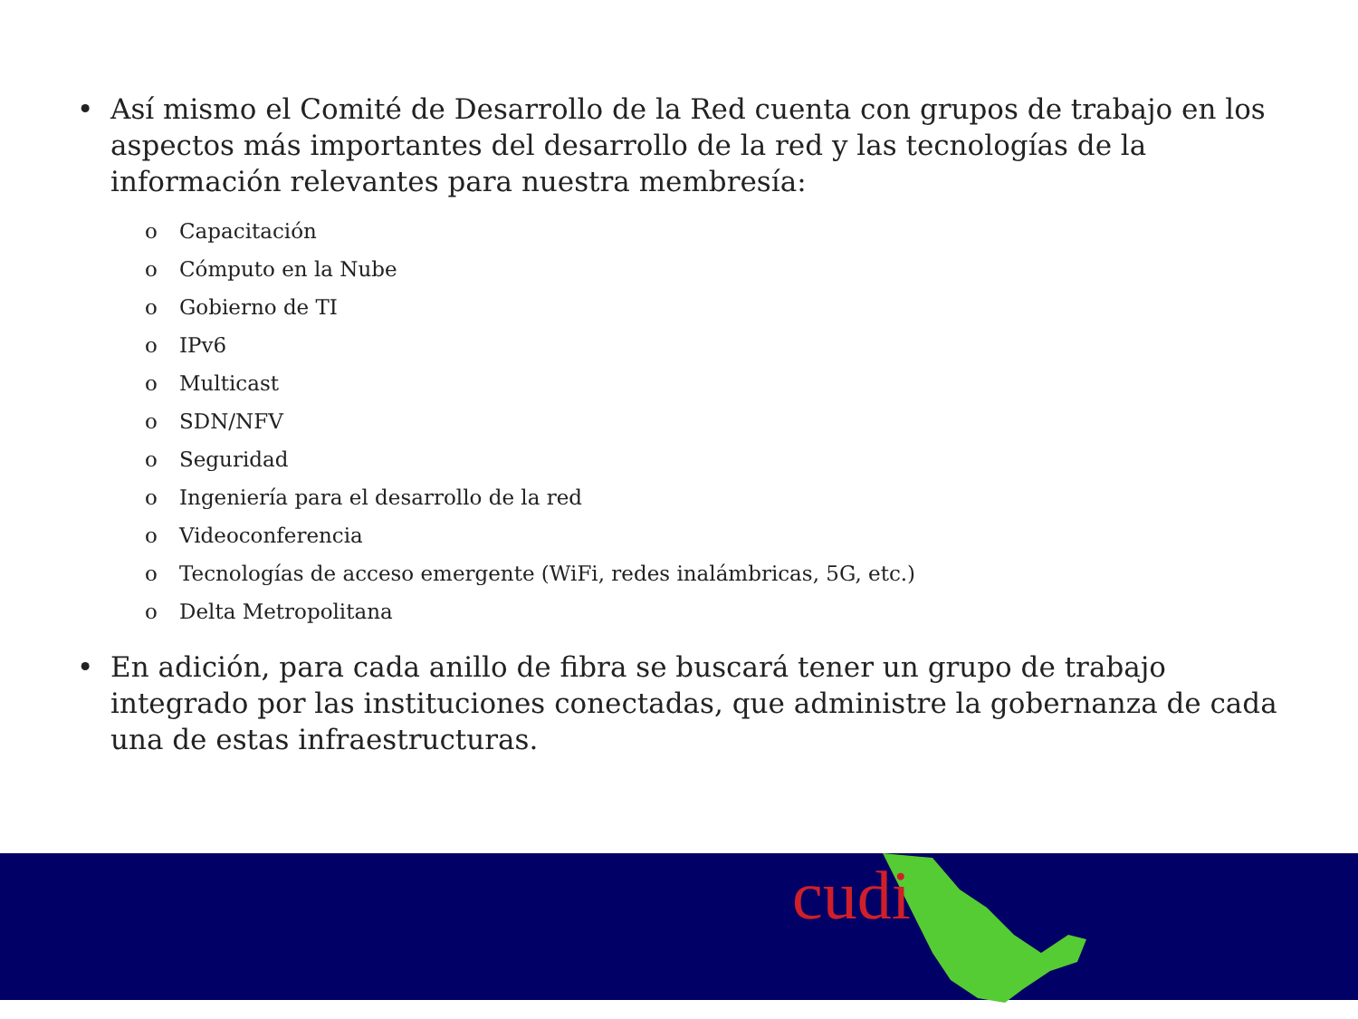• Así mismo el Comité de Desarrollo de la Red cuenta con grupos de trabajo en los aspectos más importantes del desarrollo de la red y las tecnologías de la información relevantes para nuestra membresía:
o Capacitación
o Cómputo en la Nube
o Gobierno de TI
o IPv6
o Multicast
o SDN/NFV
o Seguridad
o Ingeniería para el desarrollo de la red
o Videoconferencia
o Tecnologías de acceso emergente (WiFi, redes inalámbricas, 5G, etc.)
o Delta Metropolitana
• En adición, para cada anillo de fibra se buscará tener un grupo de trabajo integrado por las instituciones conectadas, que administre la gobernanza de cada una de estas infraestructuras.
cudi